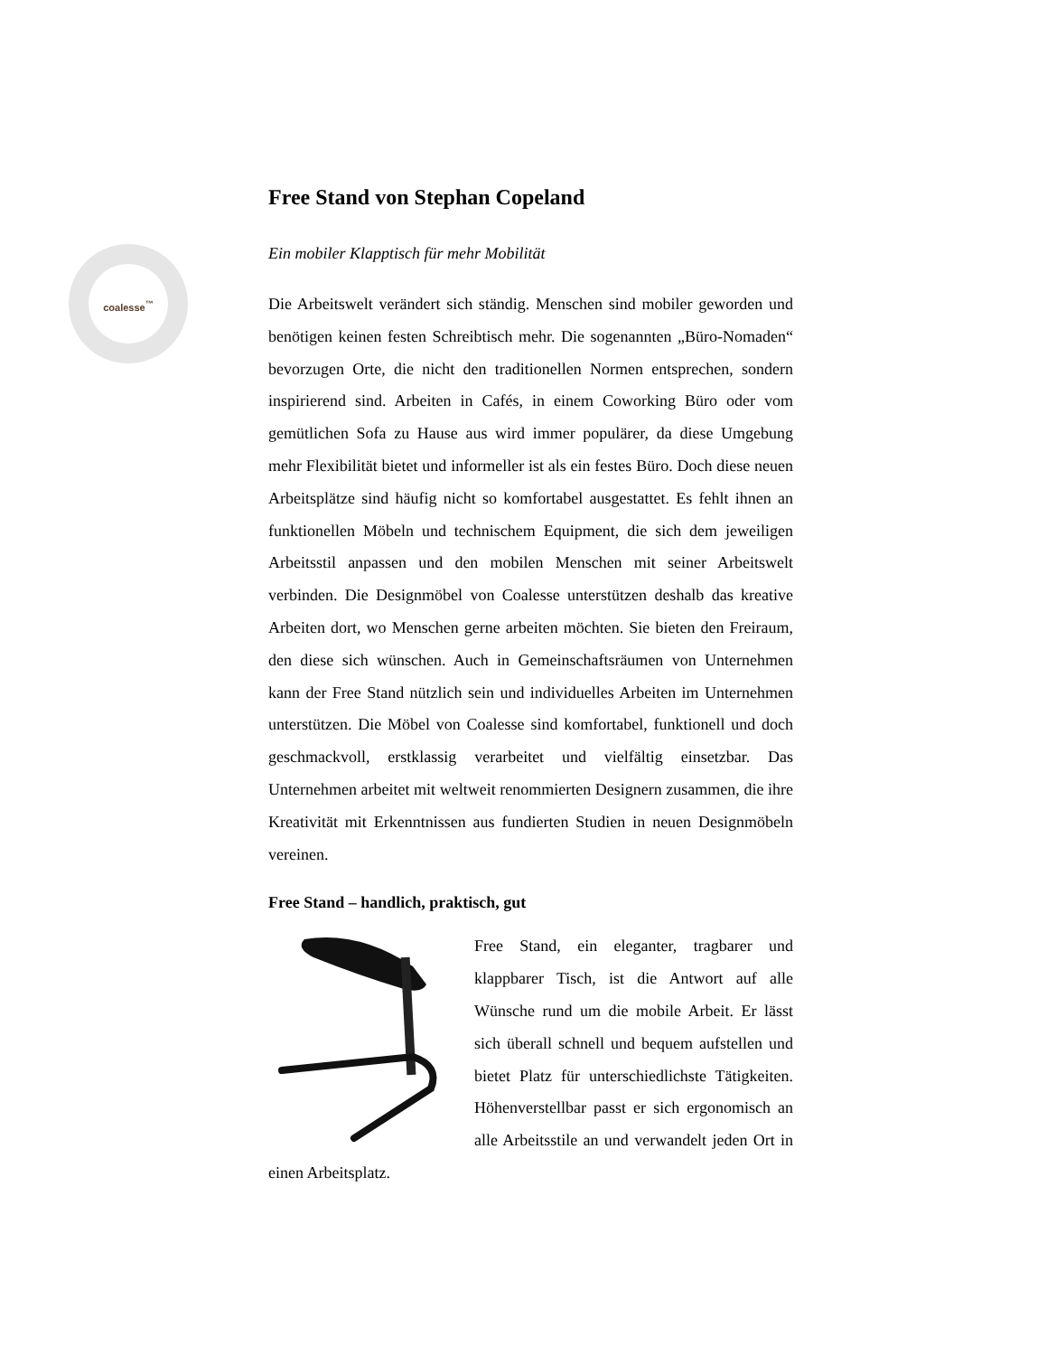coalesse<sup>™</sup>
Free Stand von Stephan Copeland
Ein mobiler Klapptisch für mehr Mobilität
Die Arbeitswelt verändert sich ständig. Menschen sind mobiler geworden und benötigen keinen festen Schreibtisch mehr. Die sogenannten „Büro-Nomaden“ bevorzugen Orte, die nicht den traditionellen Normen entsprechen, sondern inspirierend sind. Arbeiten in Cafés, in einem Coworking Büro oder vom gemütlichen Sofa zu Hause aus wird immer populärer, da diese Umgebung mehr Flexibilität bietet und informeller ist als ein festes Büro. Doch diese neuen Arbeitsplätze sind häufig nicht so komfortabel ausgestattet. Es fehlt ihnen an funktionellen Möbeln und technischem Equipment, die sich dem jeweiligen Arbeitsstil anpassen und den mobilen Menschen mit seiner Arbeitswelt verbinden. Die Designmöbel von Coalesse unterstützen deshalb das kreative Arbeiten dort, wo Menschen gerne arbeiten möchten. Sie bieten den Freiraum, den diese sich wünschen. Auch in Gemeinschaftsräumen von Unternehmen kann der Free Stand nützlich sein und individuelles Arbeiten im Unternehmen unterstützen. Die Möbel von Coalesse sind komfortabel, funktionell und doch geschmackvoll, erstklassig verarbeitet und vielfältig einsetzbar. Das Unternehmen arbeitet mit weltweit renommierten Designern zusammen, die ihre Kreativität mit Erkenntnissen aus fundierten Studien in neuen Designmöbeln vereinen.
Free Stand – handlich, praktisch, gut
Free Stand, ein eleganter, tragbarer und klappbarer Tisch, ist die Antwort auf alle Wünsche rund um die mobile Arbeit. Er lässt sich überall schnell und bequem aufstellen und bietet Platz für unterschiedlichste Tätigkeiten. Höhenverstellbar passt er sich ergonomisch an alle Arbeitsstile an und verwandelt jeden Ort in einen Arbeitsplatz.